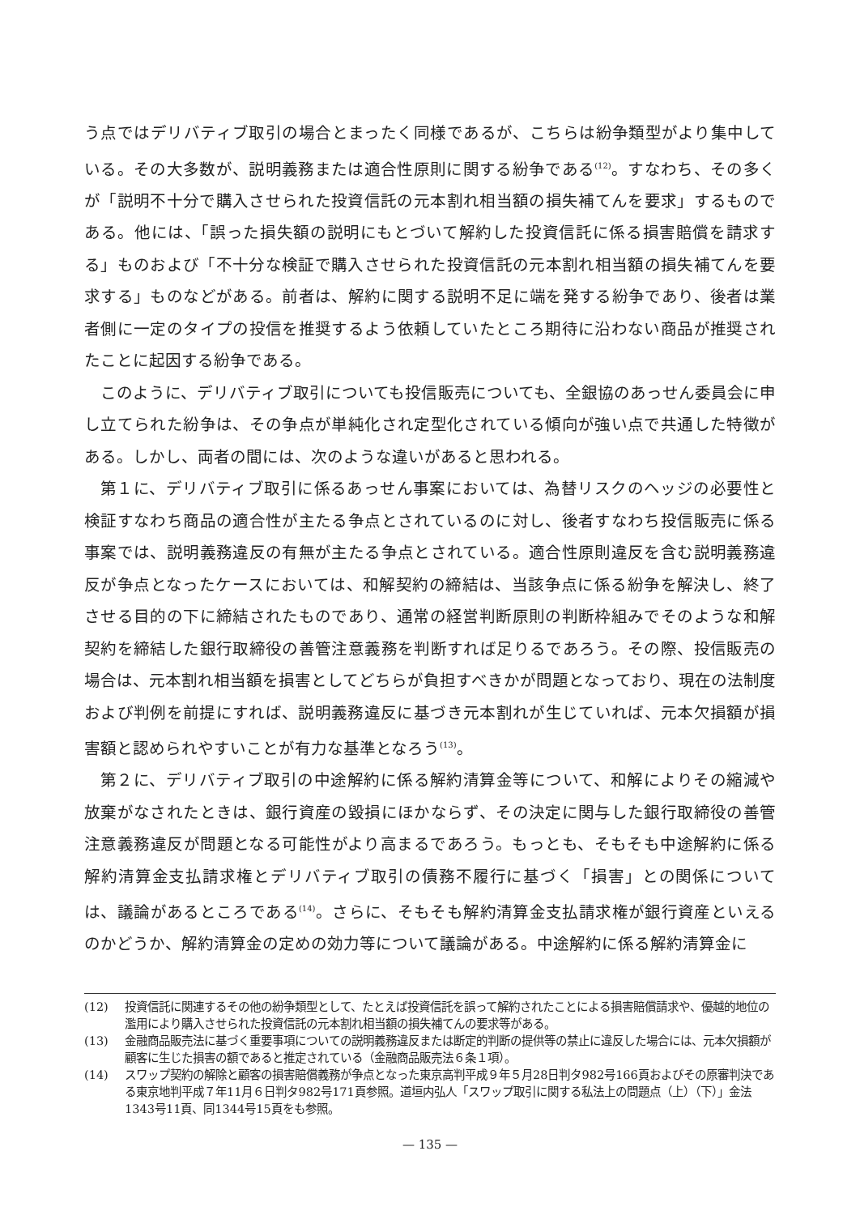う点ではデリバティブ取引の場合とまったく同様であるが、こちらは紛争類型がより集中している。その大多数が、説明義務または適合性原則に関する紛争である<sup>(12)</sup>。すなわち、その多くが「説明不十分で購入させられた投資信託の元本割れ相当額の損失補てんを要求」するものである。他には、「誤った損失額の説明にもとづいて解約した投資信託に係る損害賠償を請求する」ものおよび「不十分な検証で購入させられた投資信託の元本割れ相当額の損失補てんを要求する」ものなどがある。前者は、解約に関する説明不足に端を発する紛争であり、後者は業者側に一定のタイプの投信を推奨するよう依頼していたところ期待に沿わない商品が推奨されたことに起因する紛争である。
このように、デリバティブ取引についても投信販売についても、全銀協のあっせん委員会に申し立てられた紛争は、その争点が単純化され定型化されている傾向が強い点で共通した特徴がある。しかし、両者の間には、次のような違いがあると思われる。
第１に、デリバティブ取引に係るあっせん事案においては、為替リスクのヘッジの必要性と検証すなわち商品の適合性が主たる争点とされているのに対し、後者すなわち投信販売に係る事案では、説明義務違反の有無が主たる争点とされている。適合性原則違反を含む説明義務違反が争点となったケースにおいては、和解契約の締結は、当該争点に係る紛争を解決し、終了させる目的の下に締結されたものであり、通常の経営判断原則の判断枠組みでそのような和解契約を締結した銀行取締役の善管注意義務を判断すれば足りるであろう。その際、投信販売の場合は、元本割れ相当額を損害としてどちらが負担すべきかが問題となっており、現在の法制度および判例を前提にすれば、説明義務違反に基づき元本割れが生じていれば、元本欠損額が損害額と認められやすいことが有力な基準となろう<sup>(13)</sup>。
第２に、デリバティブ取引の中途解約に係る解約清算金等について、和解によりその縮減や放棄がなされたときは、銀行資産の毀損にほかならず、その決定に関与した銀行取締役の善管注意義務違反が問題となる可能性がより高まるであろう。もっとも、そもそも中途解約に係る解約清算金支払請求権とデリバティブ取引の債務不履行に基づく「損害」との関係については、議論があるところである<sup>(14)</sup>。さらに、そもそも解約清算金支払請求権が銀行資産といえるのかどうか、解約清算金の定めの効力等について議論がある。中途解約に係る解約清算金に
(12) 投資信託に関連するその他の紛争類型として、たとえば投資信託を誤って解約されたことによる損害賠償請求や、優越的地位の濫用により購入させられた投資信託の元本割れ相当額の損失補てんの要求等がある。
(13) 金融商品販売法に基づく重要事項についての説明義務違反または断定的判断の提供等の禁止に違反した場合には、元本欠損額が顧客に生じた損害の額であると推定されている（金融商品販売法６条１項）。
(14) スワップ契約の解除と顧客の損害賠償義務が争点となった東京高判平成９年５月28日判タ982号166頁およびその原審判決である東京地判平成７年11月６日判タ982号171頁参照。道垣内弘人「スワップ取引に関する私法上の問題点（上）（下）」金法1343号11頁、同1344号15頁をも参照。
— 135 —